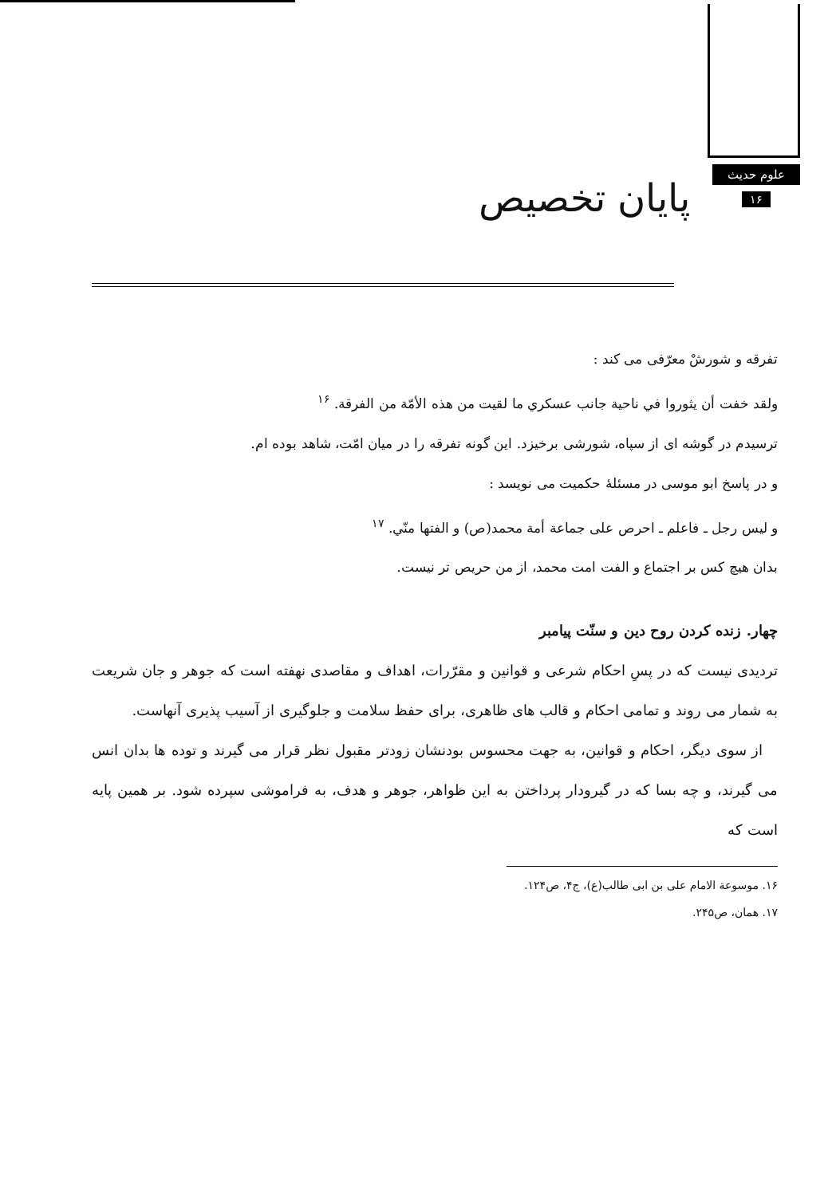علوم حدیث
۱۶
پایان تخصیص
تفرقه و شورشْ معرّفی می کند :
ولقد خفت أن يثوروا في ناحية جانب عسكري ما لقيت من هذه الأمّة من الفرقة. <sup>۱۶</sup>
ترسیدم در گوشه ای از سپاه، شورشی برخیزد. این گونه تفرقه را در میان امّت، شاهد بوده ام.
و در پاسخ ابو موسی در مسئلهٔ حکمیت می نویسد :
و ليس رجل ـ فاعلم ـ احرص على جماعة أمة محمد(ص) و الفتها منّي. <sup>۱۷</sup>
بدان هیچ کس بر اجتماع و الفت امت محمد، از من حریص تر نیست.
چهار. زنده کردن روح دین و سنّت پیامبر
تردیدی نیست که در پسِ احکام شرعی و قوانین و مقرّرات، اهداف و مقاصدی نهفته است که جوهر و جان شریعت به شمار می روند و تمامی احکام و قالب های ظاهری، برای حفظ سلامت و جلوگیری از آسیب پذیری آنهاست.
از سوی دیگر، احکام و قوانین، به جهت محسوس بودنشان زودتر مقبول نظر قرار می گیرند و توده ها بدان انس می گیرند، و چه بسا که در گیرودار پرداختن به این ظواهر، جوهر و هدف، به فراموشی سپرده شود. بر همین پایه است که
۱۶. موسوعة الامام علی بن ابی طالب(ع)، ج۴، ص۱۲۴.
۱۷. همان، ص۲۴۵.